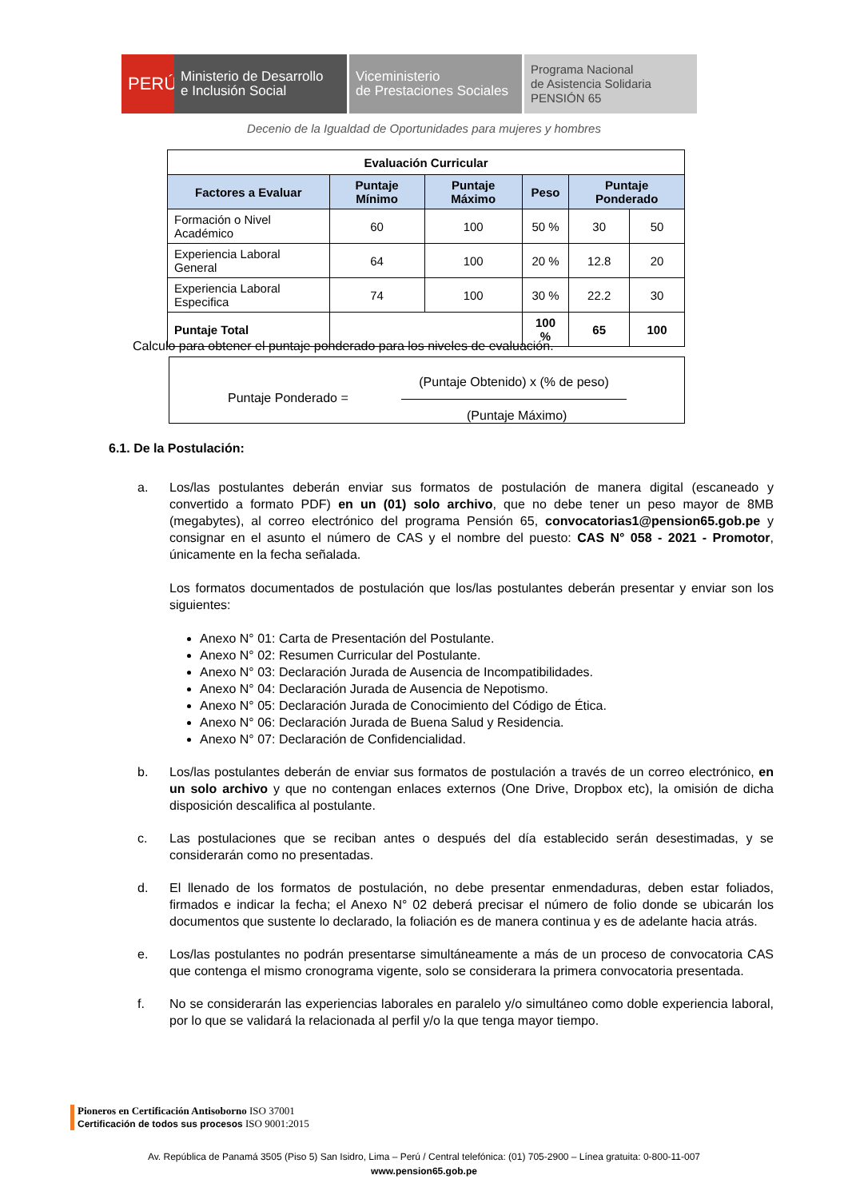PERÚ
Ministerio de Desarrollo
e Inclusión Social
Viceministerio
de Prestaciones Sociales
Programa Nacional
de Asistencia Solidaria
PENSIÓN 65
Decenio de la Igualdad de Oportunidades para mujeres y hombres
| Evaluación Curricular | | | | | |
| --- | --- | --- | --- | --- | --- |
| Factores a Evaluar | Puntaje Mínimo | Puntaje Máximo | Peso | Puntaje Ponderado | |
| Formación o Nivel Académico | 60 | 100 | 50 % | 30 | 50 |
| Experiencia Laboral General | 64 | 100 | 20 % | 12.8 | 20 |
| Experiencia Laboral Especifica | 74 | 100 | 30 % | 22.2 | 30 |
| Puntaje Total | | | 100 % | 65 | 100 |
Calculo para obtener el puntaje ponderado para los niveles de evaluación.
Puntaje Ponderado =
(Puntaje Obtenido) x (% de peso)
(Puntaje Máximo)
6.1. De la Postulación:
a. Los/las postulantes deberán enviar sus formatos de postulación de manera digital (escaneado y convertido a formato PDF) en un (01) solo archivo, que no debe tener un peso mayor de 8MB (megabytes), al correo electrónico del programa Pensión 65, convocatorias1@pension65.gob.pe y consignar en el asunto el número de CAS y el nombre del puesto: CAS N° 058 - 2021 - Promotor, únicamente en la fecha señalada.
Los formatos documentados de postulación que los/las postulantes deberán presentar y enviar son los siguientes:
Anexo N° 01: Carta de Presentación del Postulante.
Anexo N° 02: Resumen Curricular del Postulante.
Anexo N° 03: Declaración Jurada de Ausencia de Incompatibilidades.
Anexo N° 04: Declaración Jurada de Ausencia de Nepotismo.
Anexo N° 05: Declaración Jurada de Conocimiento del Código de Ética.
Anexo N° 06: Declaración Jurada de Buena Salud y Residencia.
Anexo N° 07: Declaración de Confidencialidad.
b. Los/las postulantes deberán de enviar sus formatos de postulación a través de un correo electrónico, en un solo archivo y que no contengan enlaces externos (One Drive, Dropbox etc), la omisión de dicha disposición descalifica al postulante.
c. Las postulaciones que se reciban antes o después del día establecido serán desestimadas, y se considerarán como no presentadas.
d. El llenado de los formatos de postulación, no debe presentar enmendaduras, deben estar foliados, firmados e indicar la fecha; el Anexo N° 02 deberá precisar el número de folio donde se ubicarán los documentos que sustente lo declarado, la foliación es de manera continua y es de adelante hacia atrás.
e. Los/las postulantes no podrán presentarse simultáneamente a más de un proceso de convocatoria CAS que contenga el mismo cronograma vigente, solo se considerara la primera convocatoria presentada.
f. No se considerarán las experiencias laborales en paralelo y/o simultáneo como doble experiencia laboral, por lo que se validará la relacionada al perfil y/o la que tenga mayor tiempo.
Pioneros en Certificación Antisoborno ISO 37001
Certificación de todos sus procesos ISO 9001:2015
Av. República de Panamá 3505 (Piso 5) San Isidro, Lima – Perú / Central telefónica: (01) 705-2900 – Línea gratuita: 0-800-11-007
www.pension65.gob.pe